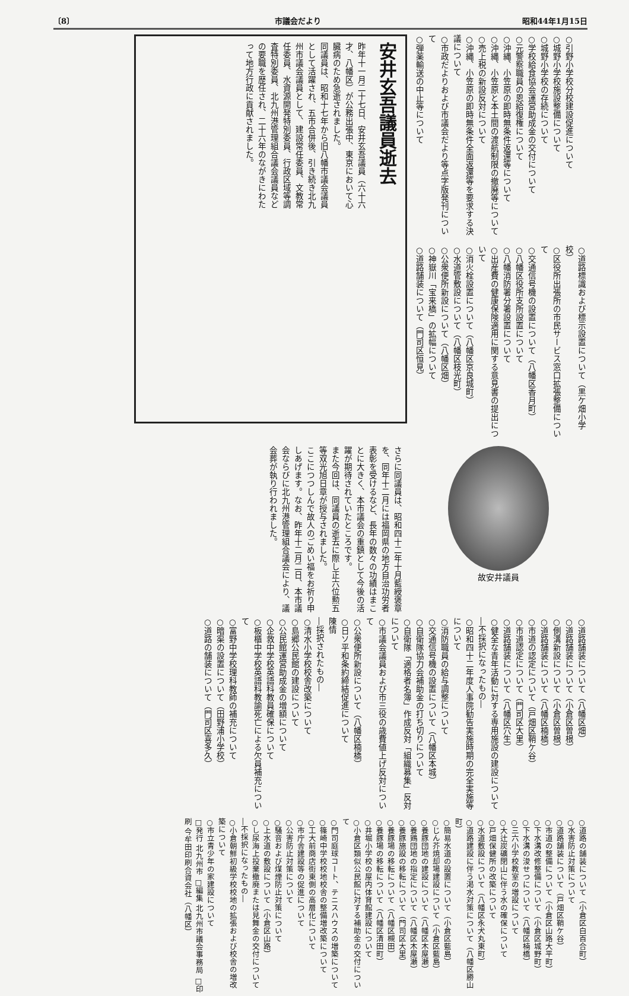〔8〕 市議会だより 昭和44年1月15日
○引野小学校分校建設促進について
○城野小学校施設整備について
○城野小学校の存続について
○学校給食協会運営助成金の交付について
○元警察職員の恩給復権について
○沖縄、小笠原の即時無条件返還等について
○沖縄、小笠原と本土間の渡航制限の撤廃等について
○売上税の新設反対について
○沖縄、小笠原の即時無条件全面返還等を要求する決議について
○市政だよりおよび市議会だより等点字版発刊について
○弾薬輸送の中止等について
○道路標識および標示設置について（黒ケ畑小学校）
○区役所出張所の市民サービス窓口拡張整備について
○交通信号機の設置について（八幡区香月町）
○八幡区役所支所設置について
○八幡消防署分署設置について
○出産費の健康保険適用に関する意見書の提出について
○消火栓設置について（八幡区京良城町）
○水道管敷設について（八幡区枝光町）
○公衆便所新設について（八幡区畑）
○神嶽川「宝来橋」の拡幅について
○道路舗装について（門司区恒見）
安井玄吾議員逝去
昨年十一月二十七日、安井玄吾議員（六十六才、八幡区）が公務出張中、東京において心臓病のため急逝されました。
同議員は、昭和十七年から旧八幡市議会議員として活躍され、五市合併後、引き続き北九州市議会議員として、建設常任委員、文教常任委員、水資源開発特別委員、行政区域等調査特別委員、北九州港管理組合議会議員などの要職を歴任され、二十六年のながきにわたって地方行政に貢献されました。
故安井議員
さらに同議員は、昭和四十二年十月藍綬褒章を、同年十二月には福岡県の地方自治功労者表彰を受けるなど、長年の数々の功績はまことに大きく、本市議会の重鎮として今後の活躍が期待されていたところです。
また今回は、同議員の逝去に際し正六位勲五等双光旭日章が授与されました。
ここにつつしんで故人のごめい福をお祈り申しあげます。なお、昨年十二月二日、本市議会ならびに北九州港管理組合議会により、議会葬が執り行われました。
○道路舗装について（八幡区畑）
○道路舗装について（小倉区曽根）
○側溝新設について（小倉区曽根）
○道路舗装について（八幡区楠橋）
○市道の認定について（戸畑区鞘ケ谷）
○市道認定について（門司区大里）
○道路舗装について（八幡区穴生）
○健全な青年活動に対する専用施設の建設について
―不採択になったもの―
○昭和四十二年度人事院勧告実施時期の完全実施等について
○消防職員の給与調整について
○交通信号機の設置について（八幡区本城）
○自衛隊協力会補助金の打ち切りについて
○自衛隊「適格者名簿」作成反対「組織募集」反対について
○市議会議員および市三役の歳費値上げ反対について
○公衆便所新設について（八幡区楠橋）
○日ソ平和条約締結促進について
陳情
―採択されたもの―
○清水小学校校舎改築について
○島郷公民館の建設について
○公民館運営助成金の増額について
○企救中学校英語科教員確保について
○板櫃中学校英語科教諭死亡による欠員補充について
○富野中学校理科教師の補充について
○暗渠の設置について（田野浦小学校）
○道路の舗装について（門司区喜多久）
○道路の舗装について（小倉区白百合町）
○水害防止対策について
○道路舗装について（戸畑区鞘ケ谷）
○市道の整備について（小倉区山路大平町）
○下水溝改修整備について（小倉区城野町）
○下水溝の浚せつについて（八幡区楠橋）
○三六小学校教室の増設について
○大辻炭礦閉山に伴う水の確保について
○戸畑保健所の改築について
○水道敷設について（八幡区永犬丸東町）
○道路建設に伴う渇水対策について（八幡区勝山町）
○簡易水道の設置について（小倉区藍島）
○じん芥焼却場建設について（小倉区藍島）
○養豚団地の建設について（八幡区木屋瀬）
○養鶏団地の指定について（八幡区木屋瀬）
○養豚施設の移転について（門司区大里）
○養豚場の移転について（八幡区槻田）
○養豚場の移転について（八幡区清田町）
○井堀小学校の屋内体育館建設について
○小倉区類似公民館に対する補助金の交付について
○門司庭球コート、テニスハウスの増築について
○篠崎中学校校地校舎の整備増改築について
○工大前商店街東側の高層化について
○市庁舎建設等の促進について
○公害防止対策について
○騒音および煤煙防止対策について
○上水道の敷設について（小倉区山路）
○し尿海上投棄撤廃または見舞金の交付について
―不採択になったもの―
○小倉朝鮮初級学校校地の拡張および校舎の増改築について
○市立青少年の家建設について
□発行 北九州市 □編集 北九州市議会事務局 □印刷 今牟田印刷合資会社（八幡区）